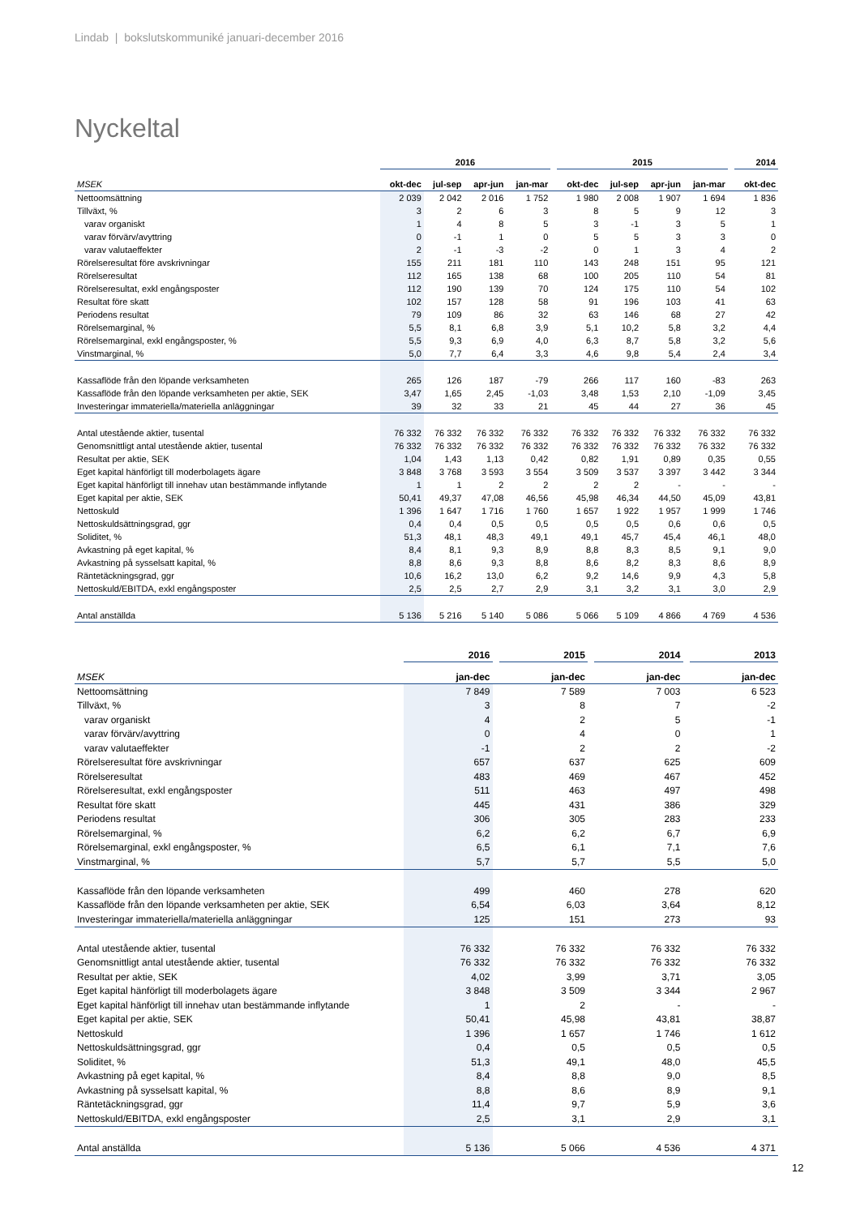Lindab | bokslutskommuniké januari-december 2016
Nyckeltal
| | 2016 | | | | | 2015 | | | | | 2014 |
| --- | --- | --- | --- | --- | --- | --- | --- | --- | --- | --- | --- |
| MSEK | okt-dec | jul-sep | apr-jun | jan-mar | | okt-dec | jul-sep | apr-jun | jan-mar | | okt-dec |
| Nettoomsättning | 2 039 | 2 042 | 2 016 | 1 752 | | 1 980 | 2 008 | 1 907 | 1 694 | | 1 836 |
| Tillväxt, % | 3 | 2 | 6 | 3 | | 8 | 5 | 9 | 12 | | 3 |
| varav organiskt | 1 | 4 | 8 | 5 | | 3 | -1 | 3 | 5 | | 1 |
| varav förvärv/avyttring | 0 | -1 | 1 | 0 | | 5 | 5 | 3 | 3 | | 0 |
| varav valutaeffekter | 2 | -1 | -3 | -2 | | 0 | 1 | 3 | 4 | | 2 |
| Rörelseresultat före avskrivningar | 155 | 211 | 181 | 110 | | 143 | 248 | 151 | 95 | | 121 |
| Rörelseresultat | 112 | 165 | 138 | 68 | | 100 | 205 | 110 | 54 | | 81 |
| Rörelseresultat, exkl engångsposter | 112 | 190 | 139 | 70 | | 124 | 175 | 110 | 54 | | 102 |
| Resultat före skatt | 102 | 157 | 128 | 58 | | 91 | 196 | 103 | 41 | | 63 |
| Periodens resultat | 79 | 109 | 86 | 32 | | 63 | 146 | 68 | 27 | | 42 |
| Rörelsemarginal, % | 5,5 | 8,1 | 6,8 | 3,9 | | 5,1 | 10,2 | 5,8 | 3,2 | | 4,4 |
| Rörelsemarginal, exkl engångsposter, % | 5,5 | 9,3 | 6,9 | 4,0 | | 6,3 | 8,7 | 5,8 | 3,2 | | 5,6 |
| Vinstmarginal, % | 5,0 | 7,7 | 6,4 | 3,3 | | 4,6 | 9,8 | 5,4 | 2,4 | | 3,4 |
| Kassaflöde från den löpande verksamheten | 265 | 126 | 187 | -79 | | 266 | 117 | 160 | -83 | | 263 |
| Kassaflöde från den löpande verksamheten per aktie, SEK | 3,47 | 1,65 | 2,45 | -1,03 | | 3,48 | 1,53 | 2,10 | -1,09 | | 3,45 |
| Investeringar immateriella/materiella anläggningar | 39 | 32 | 33 | 21 | | 45 | 44 | 27 | 36 | | 45 |
| Antal utestående aktier, tusental | 76 332 | 76 332 | 76 332 | 76 332 | | 76 332 | 76 332 | 76 332 | 76 332 | | 76 332 |
| Genomsnittligt antal utestående aktier, tusental | 76 332 | 76 332 | 76 332 | 76 332 | | 76 332 | 76 332 | 76 332 | 76 332 | | 76 332 |
| Resultat per aktie, SEK | 1,04 | 1,43 | 1,13 | 0,42 | | 0,82 | 1,91 | 0,89 | 0,35 | | 0,55 |
| Eget kapital hänförligt till moderbolagets ägare | 3 848 | 3 768 | 3 593 | 3 554 | | 3 509 | 3 537 | 3 397 | 3 442 | | 3 344 |
| Eget kapital hänförligt till innehav utan bestämmande inflytande | 1 | 1 | 2 | 2 | | 2 | 2 | - | - | | - |
| Eget kapital per aktie, SEK | 50,41 | 49,37 | 47,08 | 46,56 | | 45,98 | 46,34 | 44,50 | 45,09 | | 43,81 |
| Nettoskuld | 1 396 | 1 647 | 1 716 | 1 760 | | 1 657 | 1 922 | 1 957 | 1 999 | | 1 746 |
| Nettoskuldsättningsgrad, ggr | 0,4 | 0,4 | 0,5 | 0,5 | | 0,5 | 0,5 | 0,6 | 0,6 | | 0,5 |
| Soliditet, % | 51,3 | 48,1 | 48,3 | 49,1 | | 49,1 | 45,7 | 45,4 | 46,1 | | 48,0 |
| Avkastning på eget kapital, % | 8,4 | 8,1 | 9,3 | 8,9 | | 8,8 | 8,3 | 8,5 | 9,1 | | 9,0 |
| Avkastning på sysselsatt kapital, % | 8,8 | 8,6 | 9,3 | 8,8 | | 8,6 | 8,2 | 8,3 | 8,6 | | 8,9 |
| Räntetäckningsgrad, ggr | 10,6 | 16,2 | 13,0 | 6,2 | | 9,2 | 14,6 | 9,9 | 4,3 | | 5,8 |
| Nettoskuld/EBITDA, exkl engångsposter | 2,5 | 2,5 | 2,7 | 2,9 | | 3,1 | 3,2 | 3,1 | 3,0 | | 2,9 |
| Antal anställda | 5 136 | 5 216 | 5 140 | 5 086 | | 5 066 | 5 109 | 4 866 | 4 769 | | 4 536 |
| | 2016 | | 2015 | | 2014 | | 2013 |
| --- | --- | --- | --- | --- | --- | --- | --- |
| MSEK | jan-dec | | jan-dec | | jan-dec | | jan-dec |
| Nettoomsättning | 7 849 | | 7 589 | | 7 003 | | 6 523 |
| Tillväxt, % | 3 | | 8 | | 7 | | -2 |
| varav organiskt | 4 | | 2 | | 5 | | -1 |
| varav förvärv/avyttring | 0 | | 4 | | 0 | | 1 |
| varav valutaeffekter | -1 | | 2 | | 2 | | -2 |
| Rörelseresultat före avskrivningar | 657 | | 637 | | 625 | | 609 |
| Rörelseresultat | 483 | | 469 | | 467 | | 452 |
| Rörelseresultat, exkl engångsposter | 511 | | 463 | | 497 | | 498 |
| Resultat före skatt | 445 | | 431 | | 386 | | 329 |
| Periodens resultat | 306 | | 305 | | 283 | | 233 |
| Rörelsemarginal, % | 6,2 | | 6,2 | | 6,7 | | 6,9 |
| Rörelsemarginal, exkl engångsposter, % | 6,5 | | 6,1 | | 7,1 | | 7,6 |
| Vinstmarginal, % | 5,7 | | 5,7 | | 5,5 | | 5,0 |
| Kassaflöde från den löpande verksamheten | 499 | | 460 | | 278 | | 620 |
| Kassaflöde från den löpande verksamheten per aktie, SEK | 6,54 | | 6,03 | | 3,64 | | 8,12 |
| Investeringar immateriella/materiella anläggningar | 125 | | 151 | | 273 | | 93 |
| Antal utestående aktier, tusental | 76 332 | | 76 332 | | 76 332 | | 76 332 |
| Genomsnittligt antal utestående aktier, tusental | 76 332 | | 76 332 | | 76 332 | | 76 332 |
| Resultat per aktie, SEK | 4,02 | | 3,99 | | 3,71 | | 3,05 |
| Eget kapital hänförligt till moderbolagets ägare | 3 848 | | 3 509 | | 3 344 | | 2 967 |
| Eget kapital hänförligt till innehav utan bestämmande inflytande | 1 | | 2 | | - | | - |
| Eget kapital per aktie, SEK | 50,41 | | 45,98 | | 43,81 | | 38,87 |
| Nettoskuld | 1 396 | | 1 657 | | 1 746 | | 1 612 |
| Nettoskuldsättningsgrad, ggr | 0,4 | | 0,5 | | 0,5 | | 0,5 |
| Soliditet, % | 51,3 | | 49,1 | | 48,0 | | 45,5 |
| Avkastning på eget kapital, % | 8,4 | | 8,8 | | 9,0 | | 8,5 |
| Avkastning på sysselsatt kapital, % | 8,8 | | 8,6 | | 8,9 | | 9,1 |
| Räntetäckningsgrad, ggr | 11,4 | | 9,7 | | 5,9 | | 3,6 |
| Nettoskuld/EBITDA, exkl engångsposter | 2,5 | | 3,1 | | 2,9 | | 3,1 |
| Antal anställda | 5 136 | | 5 066 | | 4 536 | | 4 371 |
12